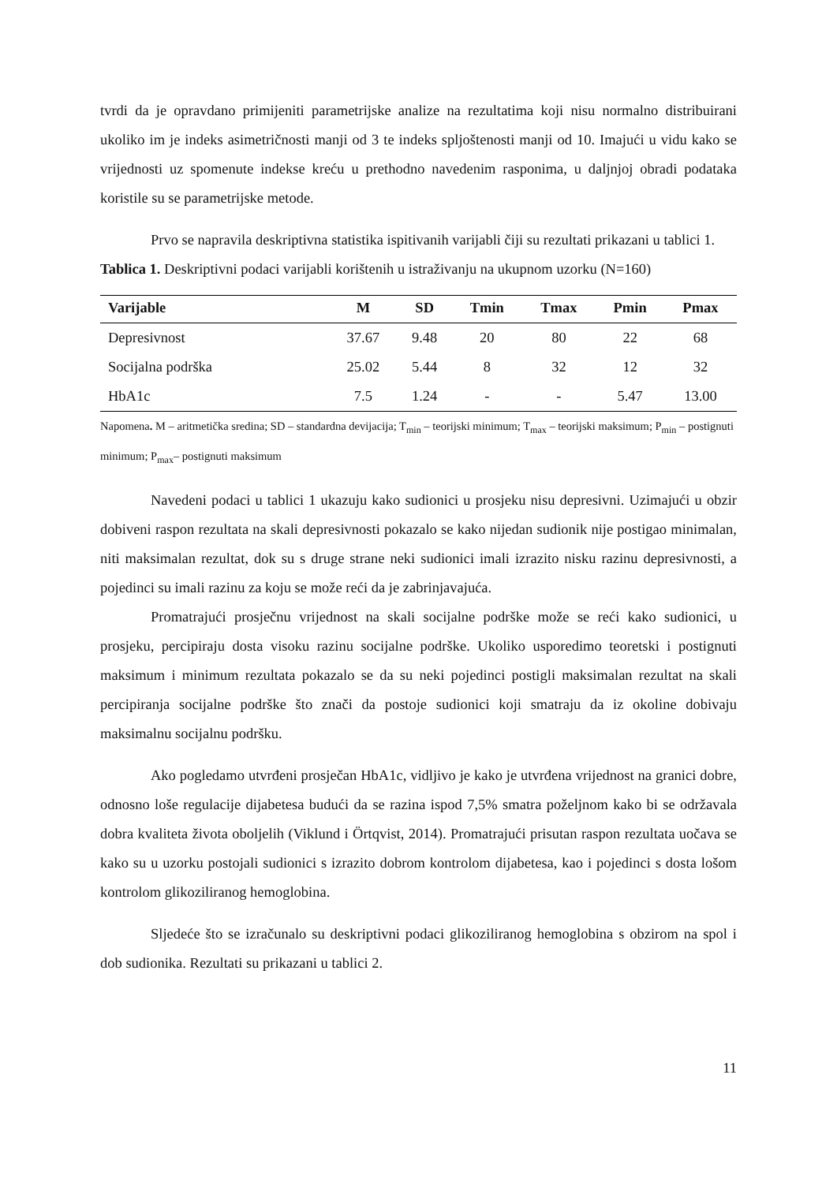tvrdi da je opravdano primijeniti parametrijske analize na rezultatima koji nisu normalno distribuirani ukoliko im je indeks asimetričnosti manji od 3 te indeks spljoštenosti manji od 10. Imajući u vidu kako se vrijednosti uz spomenute indekse kreću u prethodno navedenim rasponima, u daljnjoj obradi podataka koristile su se parametrijske metode.
Prvo se napravila deskriptivna statistika ispitivanih varijabli čiji su rezultati prikazani u tablici 1.
Tablica 1. Deskriptivni podaci varijabli korištenih u istraživanju na ukupnom uzorku (N=160)
| Varijable | M | SD | Tmin | Tmax | Pmin | Pmax |
| --- | --- | --- | --- | --- | --- | --- |
| Depresivnost | 37.67 | 9.48 | 20 | 80 | 22 | 68 |
| Socijalna podrška | 25.02 | 5.44 | 8 | 32 | 12 | 32 |
| HbA1c | 7.5 | 1.24 | - | - | 5.47 | 13.00 |
Napomena. M – aritmetička sredina; SD – standardna devijacija; T<sub>min</sub> – teorijski minimum; T<sub>max</sub> – teorijski maksimum; P<sub>min</sub> – postignuti minimum; P<sub>max</sub>– postignuti maksimum
Navedeni podaci u tablici 1 ukazuju kako sudionici u prosjeku nisu depresivni. Uzimajući u obzir dobiveni raspon rezultata na skali depresivnosti pokazalo se kako nijedan sudionik nije postigao minimalan, niti maksimalan rezultat, dok su s druge strane neki sudionici imali izrazito nisku razinu depresivnosti, a pojedinci su imali razinu za koju se može reći da je zabrinjavajuća.
Promatrajući prosječnu vrijednost na skali socijalne podrške može se reći kako sudionici, u prosjeku, percipiraju dosta visoku razinu socijalne podrške. Ukoliko usporedimo teoretski i postignuti maksimum i minimum rezultata pokazalo se da su neki pojedinci postigli maksimalan rezultat na skali percipiranja socijalne podrške što znači da postoje sudionici koji smatraju da iz okoline dobivaju maksimalnu socijalnu podršku.
Ako pogledamo utvrđeni prosječan HbA1c, vidljivo je kako je utvrđena vrijednost na granici dobre, odnosno loše regulacije dijabetesa budući da se razina ispod 7,5% smatra poželjnom kako bi se održavala dobra kvaliteta života oboljelih (Viklund i Örtqvist, 2014). Promatrajući prisutan raspon rezultata uočava se kako su u uzorku postojali sudionici s izrazito dobrom kontrolom dijabetesa, kao i pojedinci s dosta lošom kontrolom glikoziliranog hemoglobina.
Sljedeće što se izračunalo su deskriptivni podaci glikoziliranog hemoglobina s obzirom na spol i dob sudionika. Rezultati su prikazani u tablici 2.
11